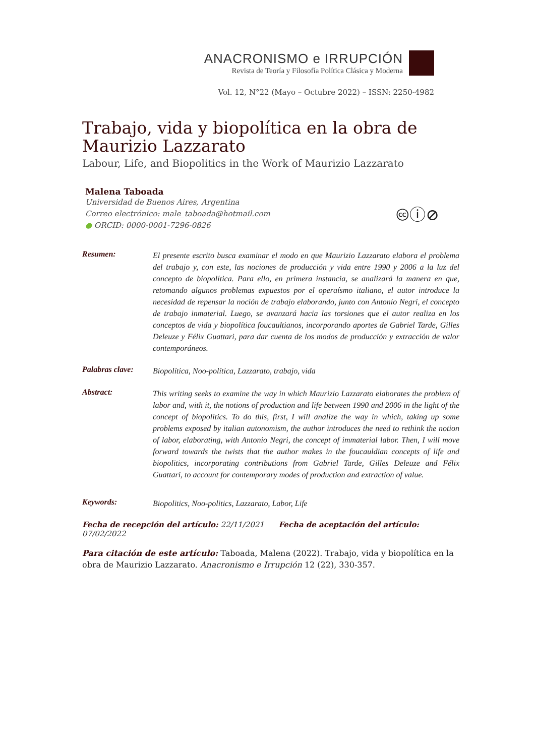ANACRONISMO e IRRUPCIÓN
Revista de Teoría y Filosofía Política Clásica y Moderna
Vol. 12, N°22 (Mayo – Octubre 2022) – ISSN: 2250-4982
Trabajo, vida y biopolítica en la obra de Maurizio Lazzarato
Labour, Life, and Biopolitics in the Work of Maurizio Lazzarato
Malena Taboada
Universidad de Buenos Aires, Argentina
Correo electrónico: male_taboada@hotmail.com
● ORCID: 0000-0001-7296-0826
🅭ⓘ⊘
Resumen:
El presente escrito busca examinar el modo en que Maurizio Lazzarato elabora el problema del trabajo y, con este, las nociones de producción y vida entre 1990 y 2006 a la luz del concepto de biopolítica. Para ello, en primera instancia, se analizará la manera en que, retomando algunos problemas expuestos por el operaísmo italiano, el autor introduce la necesidad de repensar la noción de trabajo elaborando, junto con Antonio Negri, el concepto de trabajo inmaterial. Luego, se avanzará hacia las torsiones que el autor realiza en los conceptos de vida y biopolítica foucaultianos, incorporando aportes de Gabriel Tarde, Gilles Deleuze y Félix Guattari, para dar cuenta de los modos de producción y extracción de valor contemporáneos.
Palabras clave:
Biopolítica, Noo-política, Lazzarato, trabajo, vida
Abstract:
This writing seeks to examine the way in which Maurizio Lazzarato elaborates the problem of labor and, with it, the notions of production and life between 1990 and 2006 in the light of the concept of biopolitics. To do this, first, I will analize the way in which, taking up some problems exposed by italian autonomism, the author introduces the need to rethink the notion of labor, elaborating, with Antonio Negri, the concept of immaterial labor. Then, I will move forward towards the twists that the author makes in the foucauldian concepts of life and biopolitics, incorporating contributions from Gabriel Tarde, Gilles Deleuze and Félix Guattari, to account for contemporary modes of production and extraction of value.
Keywords:
Biopolitics, Noo-politics, Lazzarato, Labor, Life
Fecha de recepción del artículo: 22/11/2021 Fecha de aceptación del artículo: 07/02/2022
Para citación de este artículo: Taboada, Malena (2022). Trabajo, vida y biopolítica en la obra de Maurizio Lazzarato. Anacronismo e Irrupción 12 (22), 330-357.